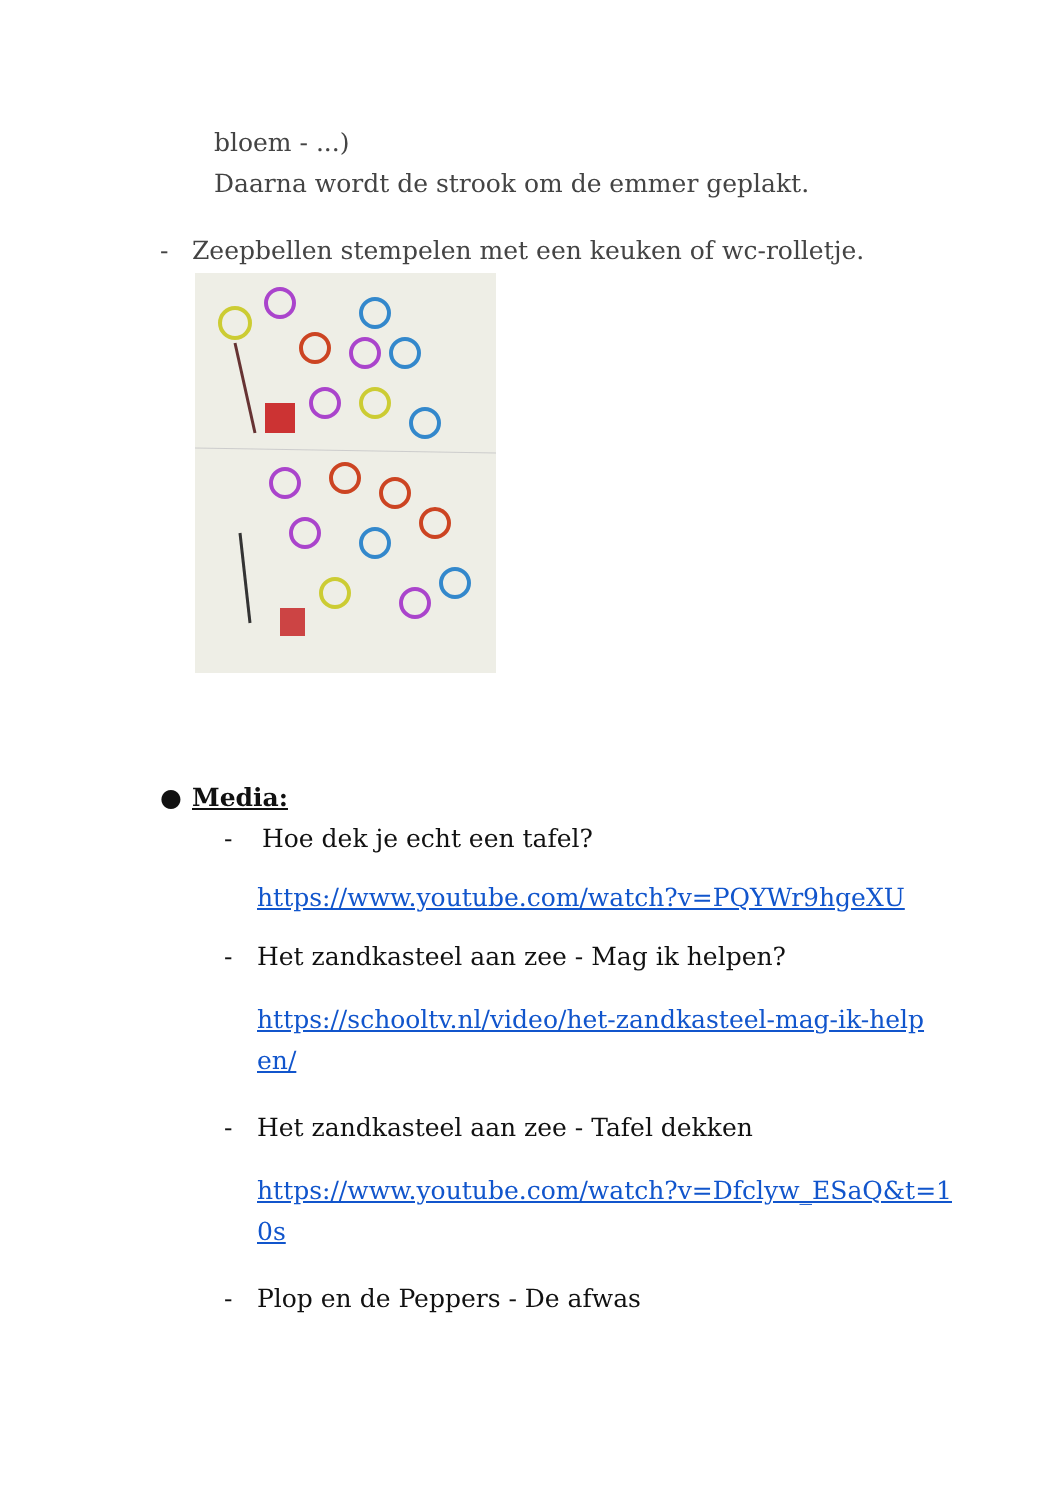bloem - ...)
Daarna wordt de strook om de emmer geplakt.
- Zeepbellen stempelen met een keuken of wc-rolletje.
● Media:
- Hoe dek je echt een tafel?
https://www.youtube.com/watch?v=PQYWr9hgeXU
- Het zandkasteel aan zee - Mag ik helpen?
https://schooltv.nl/video/het-zandkasteel-mag-ik-helpen/
- Het zandkasteel aan zee - Tafel dekken
https://www.youtube.com/watch?v=Dfclyw_ESaQ&t=10s
- Plop en de Peppers - De afwas